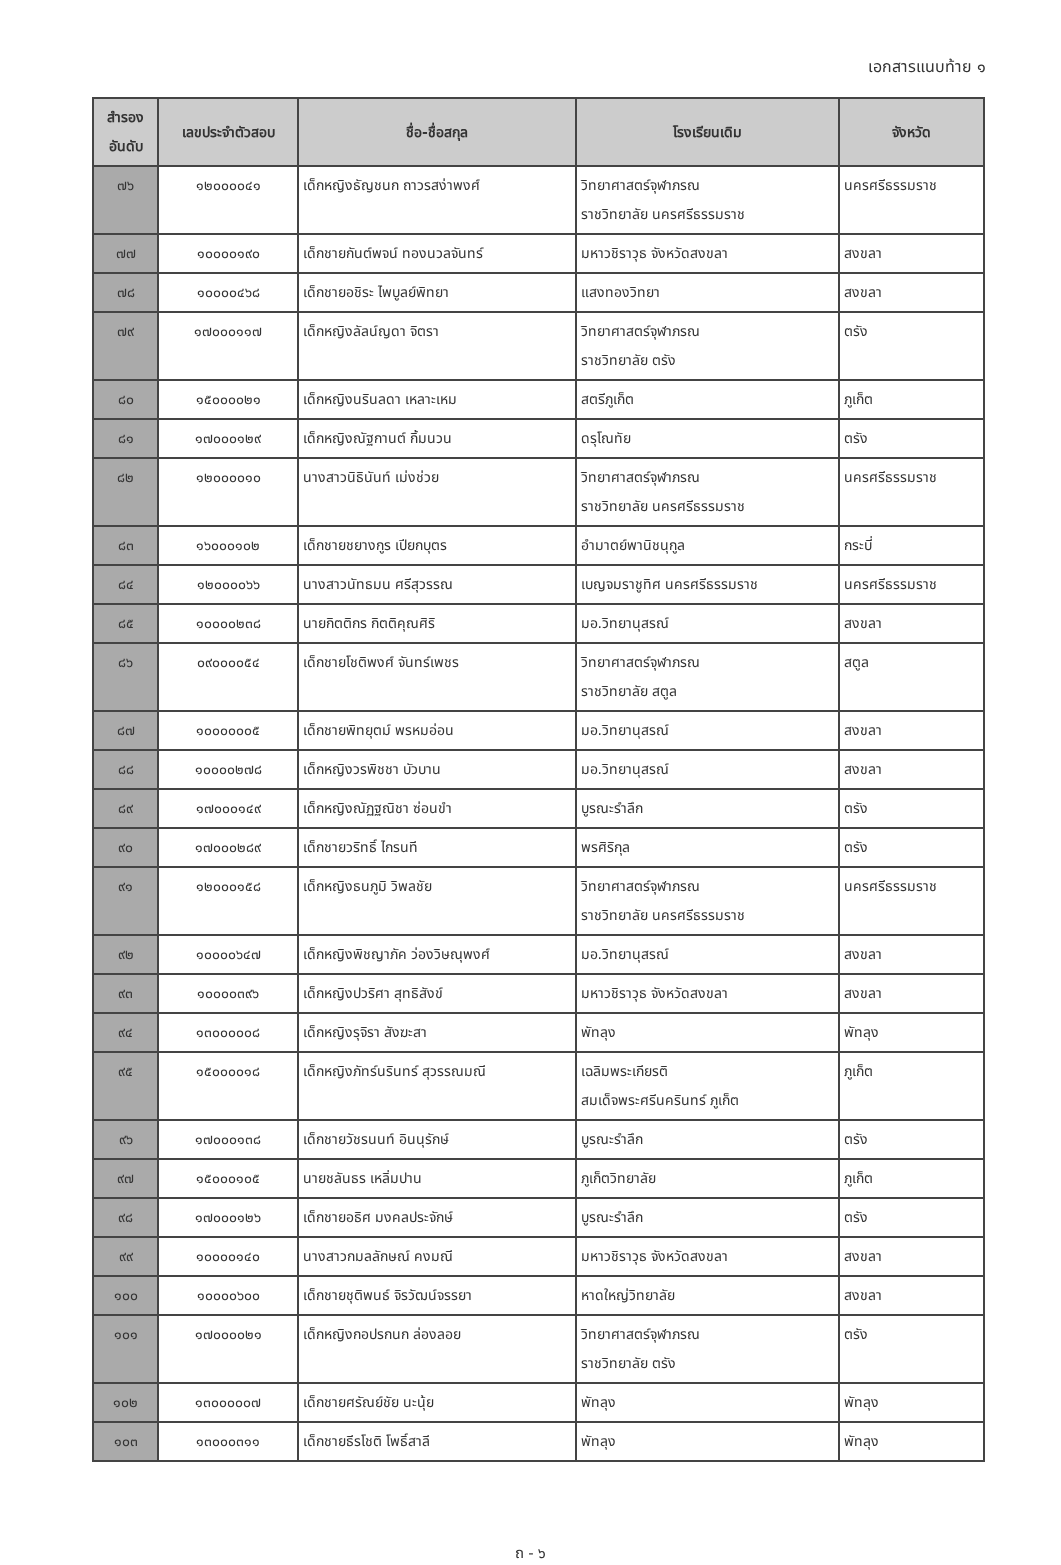เอกสารแนบท้าย ๑
| สำรอง อันดับ | เลขประจำตัวสอบ | ชื่อ-ชื่อสกุล | โรงเรียนเดิม | จังหวัด |
| --- | --- | --- | --- | --- |
| ๗๖ | ๑๒๐๐๐๐๔๑ | เด็กหญิงธัญชนก ถาวรสง่าพงศ์ | วิทยาศาสตร์จุฬาภรณ ราชวิทยาลัย นครศรีธรรมราช | นครศรีธรรมราช |
| ๗๗ | ๑๐๐๐๐๑๙๐ | เด็กชายกันต์พจน์ ทองนวลจันทร์ | มหาวชิราวุธ จังหวัดสงขลา | สงขลา |
| ๗๘ | ๑๐๐๐๐๔๖๘ | เด็กชายอชิระ ไพบูลย์พิทยา | แสงทองวิทยา | สงขลา |
| ๗๙ | ๑๗๐๐๐๑๑๗ | เด็กหญิงลัลน์ญดา จิตรา | วิทยาศาสตร์จุฬาภรณ ราชวิทยาลัย ตรัง | ตรัง |
| ๘๐ | ๑๕๐๐๐๐๒๑ | เด็กหญิงนรินลดา เหลาะเหม | สตรีภูเก็ต | ภูเก็ต |
| ๘๑ | ๑๗๐๐๐๑๒๙ | เด็กหญิงณัฐกานต์ กิ้มนวน | ดรุโณทัย | ตรัง |
| ๘๒ | ๑๒๐๐๐๐๑๐ | นางสาวนิธินันท์ เม่งช่วย | วิทยาศาสตร์จุฬาภรณ ราชวิทยาลัย นครศรีธรรมราช | นครศรีธรรมราช |
| ๘๓ | ๑๖๐๐๐๑๐๒ | เด็กชายชยางกูร เปียกบุตร | อำมาตย์พานิชนุกูล | กระบี่ |
| ๘๔ | ๑๒๐๐๐๐๖๖ | นางสาวนัทธมน ศรีสุวรรณ | เบญจมราชูทิศ นครศรีธรรมราช | นครศรีธรรมราช |
| ๘๕ | ๑๐๐๐๐๒๓๘ | นายกิตติกร กิตติคุณศิริ | มอ.วิทยานุสรณ์ | สงขลา |
| ๘๖ | ๐๙๐๐๐๐๕๔ | เด็กชายโชติพงศ์ จันทร์เพชร | วิทยาศาสตร์จุฬาภรณ ราชวิทยาลัย สตูล | สตูล |
| ๘๗ | ๑๐๐๐๐๐๐๕ | เด็กชายพิทยุตม์ พรหมอ่อน | มอ.วิทยานุสรณ์ | สงขลา |
| ๘๘ | ๑๐๐๐๐๒๗๘ | เด็กหญิงวรพิชชา บัวบาน | มอ.วิทยานุสรณ์ | สงขลา |
| ๘๙ | ๑๗๐๐๐๑๔๙ | เด็กหญิงณัฏฐณิชา ซ่อนขำ | บูรณะรำลึก | ตรัง |
| ๙๐ | ๑๗๐๐๐๒๘๙ | เด็กชายวริทธิ์ ไกรนที | พรศิริกุล | ตรัง |
| ๙๑ | ๑๒๐๐๐๑๕๘ | เด็กหญิงธนภูมิ วิพลชัย | วิทยาศาสตร์จุฬาภรณ ราชวิทยาลัย นครศรีธรรมราช | นครศรีธรรมราช |
| ๙๒ | ๑๐๐๐๐๖๔๗ | เด็กหญิงพิชญาภัค ว่องวิษณุพงศ์ | มอ.วิทยานุสรณ์ | สงขลา |
| ๙๓ | ๑๐๐๐๐๓๙๖ | เด็กหญิงปวริศา สุทธิสังข์ | มหาวชิราวุธ จังหวัดสงขลา | สงขลา |
| ๙๔ | ๑๓๐๐๐๐๐๘ | เด็กหญิงรุจิรา สังฆะสา | พัทลุง | พัทลุง |
| ๙๕ | ๑๕๐๐๐๐๑๘ | เด็กหญิงภัทร์นรินทร์ สุวรรณมณี | เฉลิมพระเกียรติ สมเด็จพระศรีนครินทร์ ภูเก็ต | ภูเก็ต |
| ๙๖ | ๑๗๐๐๐๑๓๘ | เด็กชายวัชรนนท์ อินนุรักษ์ | บูรณะรำลึก | ตรัง |
| ๙๗ | ๑๕๐๐๐๑๐๕ | นายชลันธร เหลิ่มปาน | ภูเก็ตวิทยาลัย | ภูเก็ต |
| ๙๘ | ๑๗๐๐๐๑๒๖ | เด็กชายอธิศ มงคลประจักษ์ | บูรณะรำลึก | ตรัง |
| ๙๙ | ๑๐๐๐๐๑๔๐ | นางสาวกมลลักษณ์ คงมณี | มหาวชิราวุธ จังหวัดสงขลา | สงขลา |
| ๑๐๐ | ๑๐๐๐๐๖๐๐ | เด็กชายชุติพนธ์ จิรวัฒน์จรรยา | หาดใหญ่วิทยาลัย | สงขลา |
| ๑๐๑ | ๑๗๐๐๐๐๒๑ | เด็กหญิงกอปรกนก ล่องลอย | วิทยาศาสตร์จุฬาภรณ ราชวิทยาลัย ตรัง | ตรัง |
| ๑๐๒ | ๑๓๐๐๐๐๐๗ | เด็กชายศรัณย์ชัย นะนุ้ย | พัทลุง | พัทลุง |
| ๑๐๓ | ๑๓๐๐๐๓๑๑ | เด็กชายธีรโชติ โพธิ์สาลี | พัทลุง | พัทลุง |
ถ - ๖